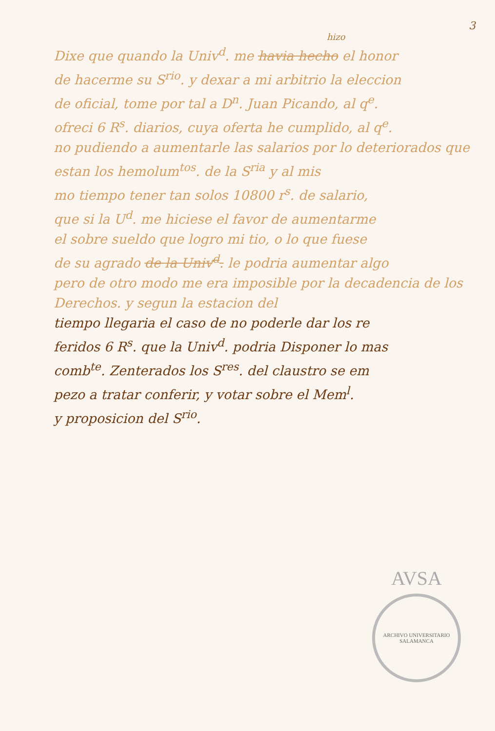3
hizo
Dixe que quando la Univ<sup>d</sup>. me havia hecho el honor
de hacerme su S<sup>rio</sup>. y dexar a mi arbitrio la eleccion
de oficial, tome por tal a D<sup>n</sup>. Juan Picando, al q<sup>e</sup>.
ofreci 6 R<sup>s</sup>. diarios, cuya oferta he cumplido, al q<sup>e</sup>.
no pudiendo a aumentarle las salarios por lo deteriorados que estan los hemolum<sup>tos</sup>. de la S<sup>ria</sup> y al mis
mo tiempo tener tan solos 10800 r<sup>s</sup>. de salario,
que si la U<sup>d</sup>. me hiciese el favor de aumentarme
el sobre sueldo que logro mi tio, o lo que fuese
de su agrado de la Univ<sup>d</sup>. le podria aumentar algo
pero de otro modo me era imposible por la decadencia de los Derechos. y segun la estacion del
tiempo llegaria el caso de no poderle dar los re
feridos 6 R<sup>s</sup>. que la Univ<sup>d</sup>. podria Disponer lo mas
comb<sup>te</sup>. Zenterados los S<sup>res</sup>. del claustro se em
pezo a tratar conferir, y votar sobre el Mem<sup>l</sup>.
y proposicion del S<sup>rio</sup>.
AVSA
ARCHIVO UNIVERSITARIO SALAMANCA